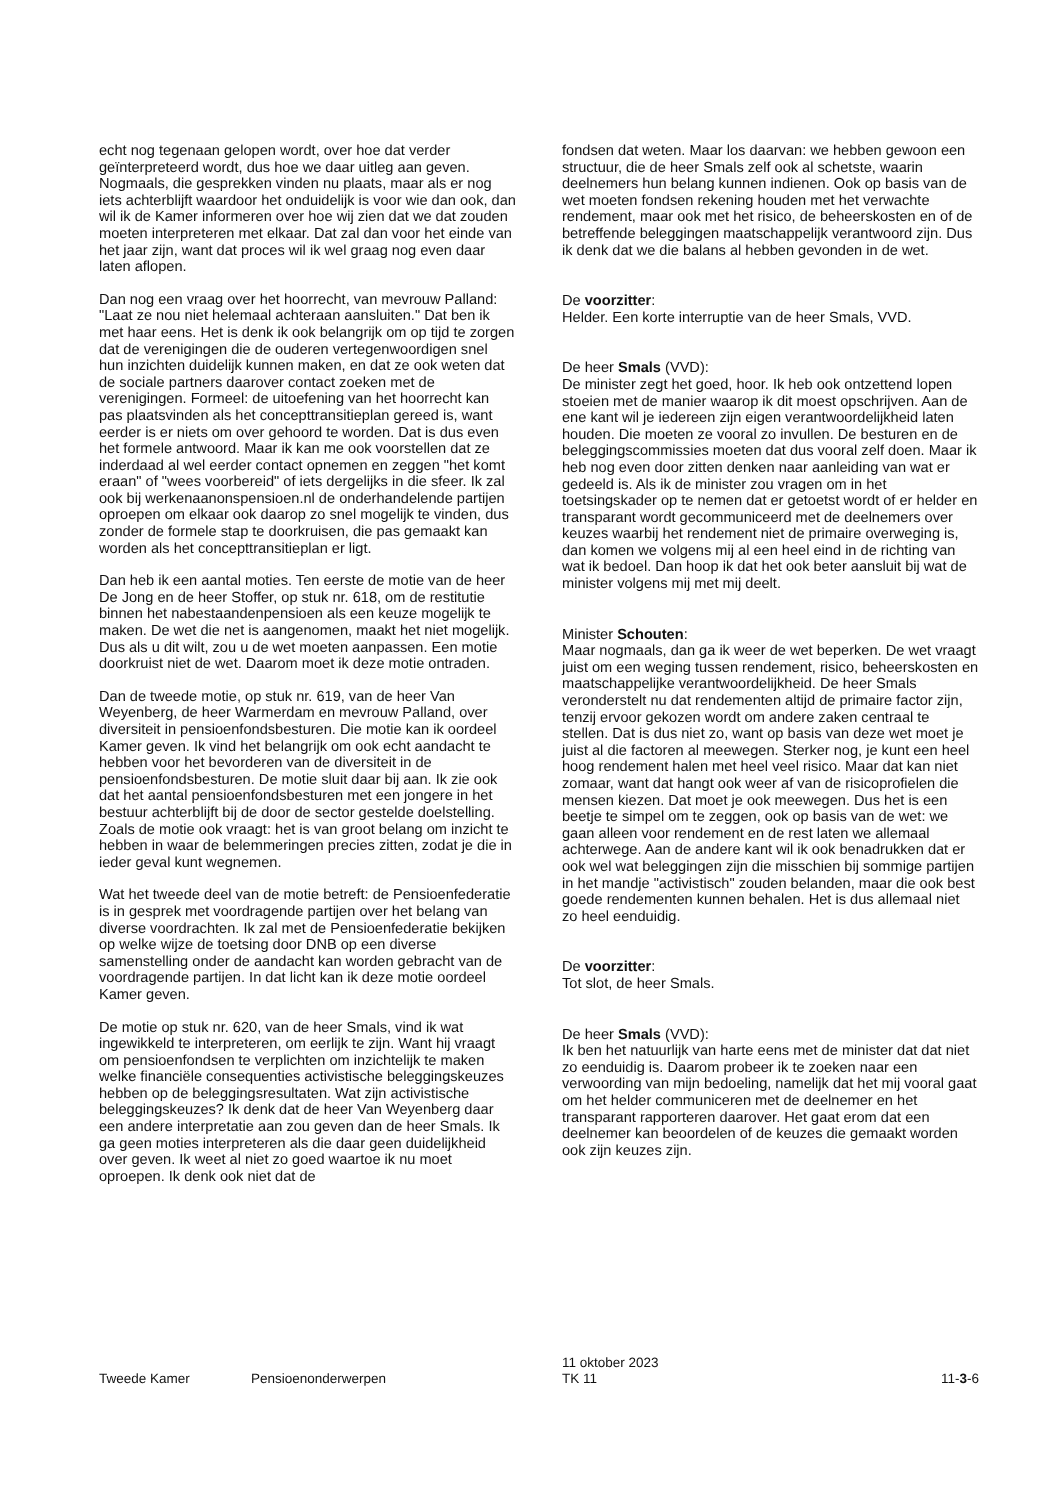echt nog tegenaan gelopen wordt, over hoe dat verder geïnterpreteerd wordt, dus hoe we daar uitleg aan geven. Nogmaals, die gesprekken vinden nu plaats, maar als er nog iets achterblijft waardoor het onduidelijk is voor wie dan ook, dan wil ik de Kamer informeren over hoe wij zien dat we dat zouden moeten interpreteren met elkaar. Dat zal dan voor het einde van het jaar zijn, want dat proces wil ik wel graag nog even daar laten aflopen.
Dan nog een vraag over het hoorrecht, van mevrouw Palland: "Laat ze nou niet helemaal achteraan aansluiten." Dat ben ik met haar eens. Het is denk ik ook belangrijk om op tijd te zorgen dat de verenigingen die de ouderen vertegenwoordigen snel hun inzichten duidelijk kunnen maken, en dat ze ook weten dat de sociale partners daarover contact zoeken met de verenigingen. Formeel: de uitoefening van het hoorrecht kan pas plaatsvinden als het concepttransitieplan gereed is, want eerder is er niets om over gehoord te worden. Dat is dus even het formele antwoord. Maar ik kan me ook voorstellen dat ze inderdaad al wel eerder contact opnemen en zeggen "het komt eraan" of "wees voorbereid" of iets dergelijks in die sfeer. Ik zal ook bij werkenaanonspensioen.nl de onderhandelende partijen oproepen om elkaar ook daarop zo snel mogelijk te vinden, dus zonder de formele stap te doorkruisen, die pas gemaakt kan worden als het concepttransitieplan er ligt.
Dan heb ik een aantal moties. Ten eerste de motie van de heer De Jong en de heer Stoffer, op stuk nr. 618, om de restitutie binnen het nabestaandenpensioen als een keuze mogelijk te maken. De wet die net is aangenomen, maakt het niet mogelijk. Dus als u dit wilt, zou u de wet moeten aanpassen. Een motie doorkruist niet de wet. Daarom moet ik deze motie ontraden.
Dan de tweede motie, op stuk nr. 619, van de heer Van Weyenberg, de heer Warmerdam en mevrouw Palland, over diversiteit in pensioenfondsbesturen. Die motie kan ik oordeel Kamer geven. Ik vind het belangrijk om ook echt aandacht te hebben voor het bevorderen van de diversiteit in de pensioenfondsbesturen. De motie sluit daar bij aan. Ik zie ook dat het aantal pensioenfondsbesturen met een jongere in het bestuur achterblijft bij de door de sector gestelde doelstelling. Zoals de motie ook vraagt: het is van groot belang om inzicht te hebben in waar de belemmeringen precies zitten, zodat je die in ieder geval kunt wegnemen.
Wat het tweede deel van de motie betreft: de Pensioenfederatie is in gesprek met voordragende partijen over het belang van diverse voordrachten. Ik zal met de Pensioenfederatie bekijken op welke wijze de toetsing door DNB op een diverse samenstelling onder de aandacht kan worden gebracht van de voordragende partijen. In dat licht kan ik deze motie oordeel Kamer geven.
De motie op stuk nr. 620, van de heer Smals, vind ik wat ingewikkeld te interpreteren, om eerlijk te zijn. Want hij vraagt om pensioenfondsen te verplichten om inzichtelijk te maken welke financiële consequenties activistische beleggingskeuzes hebben op de beleggingsresultaten. Wat zijn activistische beleggingskeuzes? Ik denk dat de heer Van Weyenberg daar een andere interpretatie aan zou geven dan de heer Smals. Ik ga geen moties interpreteren als die daar geen duidelijkheid over geven. Ik weet al niet zo goed waartoe ik nu moet oproepen. Ik denk ook niet dat de
fondsen dat weten. Maar los daarvan: we hebben gewoon een structuur, die de heer Smals zelf ook al schetste, waarin deelnemers hun belang kunnen indienen. Ook op basis van de wet moeten fondsen rekening houden met het verwachte rendement, maar ook met het risico, de beheerskosten en of de betreffende beleggingen maatschappelijk verantwoord zijn. Dus ik denk dat we die balans al hebben gevonden in de wet.
De voorzitter:
Helder. Een korte interruptie van de heer Smals, VVD.
De heer Smals (VVD):
De minister zegt het goed, hoor. Ik heb ook ontzettend lopen stoeien met de manier waarop ik dit moest opschrijven. Aan de ene kant wil je iedereen zijn eigen verantwoordelijkheid laten houden. Die moeten ze vooral zo invullen. De besturen en de beleggingscommissies moeten dat dus vooral zelf doen. Maar ik heb nog even door zitten denken naar aanleiding van wat er gedeeld is. Als ik de minister zou vragen om in het toetsingskader op te nemen dat er getoetst wordt of er helder en transparant wordt gecommuniceerd met de deelnemers over keuzes waarbij het rendement niet de primaire overweging is, dan komen we volgens mij al een heel eind in de richting van wat ik bedoel. Dan hoop ik dat het ook beter aansluit bij wat de minister volgens mij met mij deelt.
Minister Schouten:
Maar nogmaals, dan ga ik weer de wet beperken. De wet vraagt juist om een weging tussen rendement, risico, beheerskosten en maatschappelijke verantwoordelijkheid. De heer Smals veronderstelt nu dat rendementen altijd de primaire factor zijn, tenzij ervoor gekozen wordt om andere zaken centraal te stellen. Dat is dus niet zo, want op basis van deze wet moet je juist al die factoren al meewegen. Sterker nog, je kunt een heel hoog rendement halen met heel veel risico. Maar dat kan niet zomaar, want dat hangt ook weer af van de risicoprofielen die mensen kiezen. Dat moet je ook meewegen. Dus het is een beetje te simpel om te zeggen, ook op basis van de wet: we gaan alleen voor rendement en de rest laten we allemaal achterwege. Aan de andere kant wil ik ook benadrukken dat er ook wel wat beleggingen zijn die misschien bij sommige partijen in het mandje "activistisch" zouden belanden, maar die ook best goede rendementen kunnen behalen. Het is dus allemaal niet zo heel eenduidig.
De voorzitter:
Tot slot, de heer Smals.
De heer Smals (VVD):
Ik ben het natuurlijk van harte eens met de minister dat dat niet zo eenduidig is. Daarom probeer ik te zoeken naar een verwoording van mijn bedoeling, namelijk dat het mij vooral gaat om het helder communiceren met de deelnemer en het transparant rapporteren daarover. Het gaat erom dat een deelnemer kan beoordelen of de keuzes die gemaakt worden ook zijn keuzes zijn.
Tweede Kamer Pensioenonderwerpen
11 oktober 2023
TK 11
11-3-6